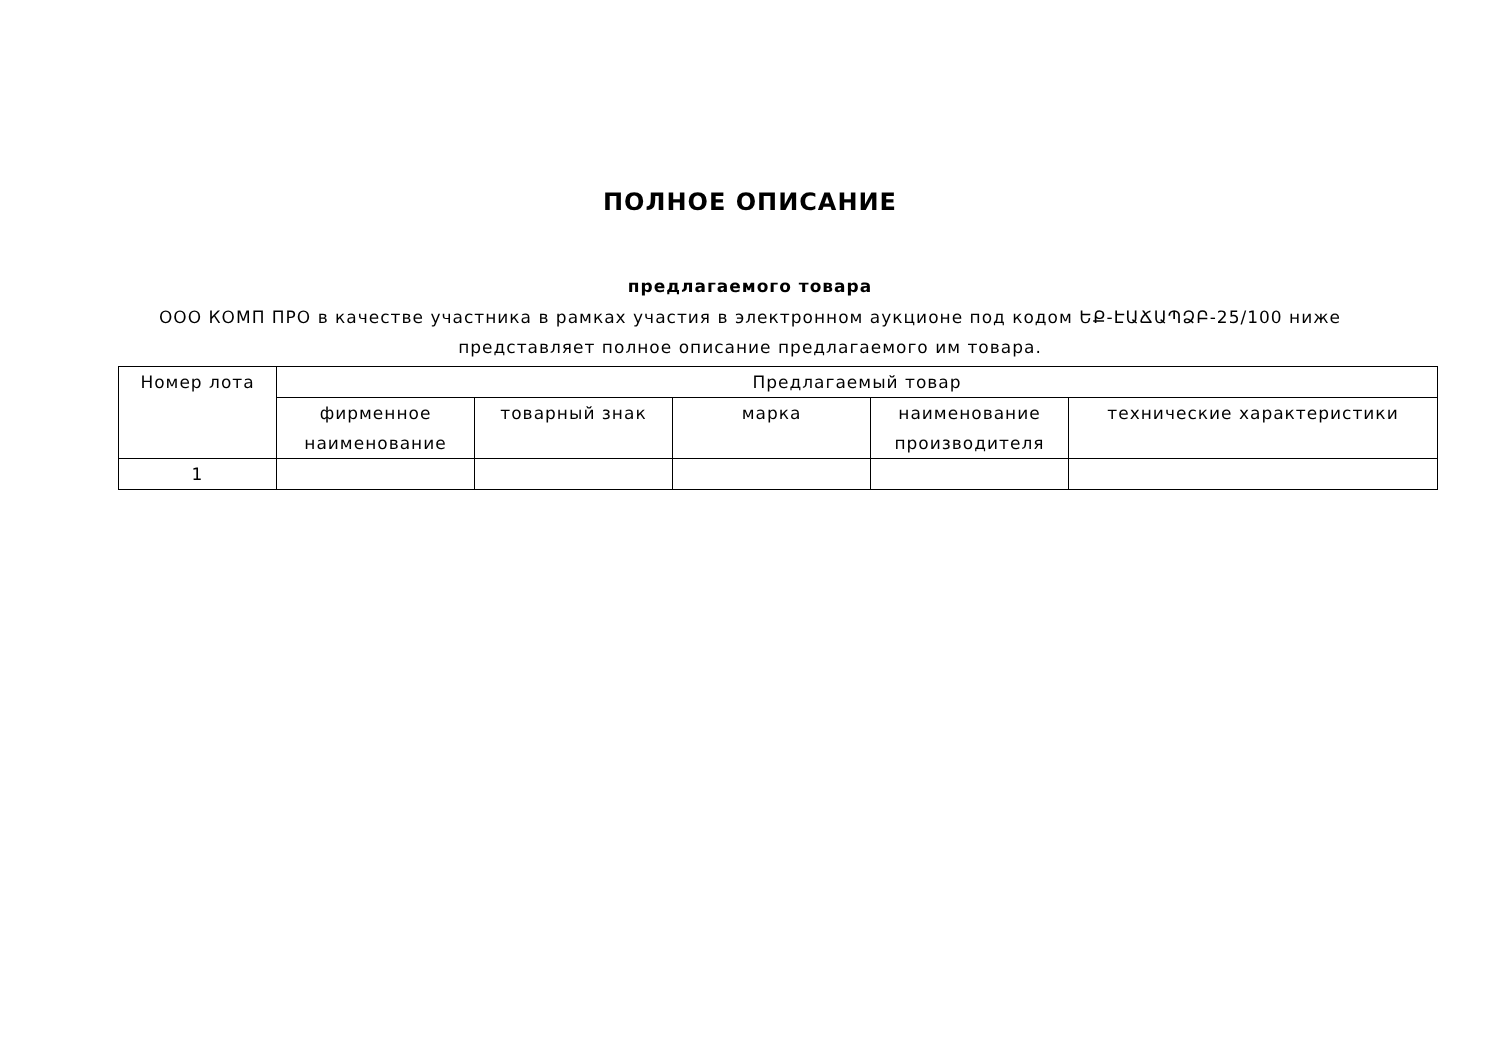ПОЛНОЕ ОПИСАНИЕ
предлагаемого товара
ООО КОМП ПРО в качестве участника в рамках участия в электронном аукционе под кодом ԵՔ-ԷԱՃԱՊՁԲ-25/100 ниже представляет полное описание предлагаемого им товара.
| Номер лота | Предлагаемый товар | | | | |
| --- | --- | --- | --- | --- | --- |
| | фирменное наименование | товарный знак | марка | наименование производителя | технические характеристики |
| 1 | | | | | |